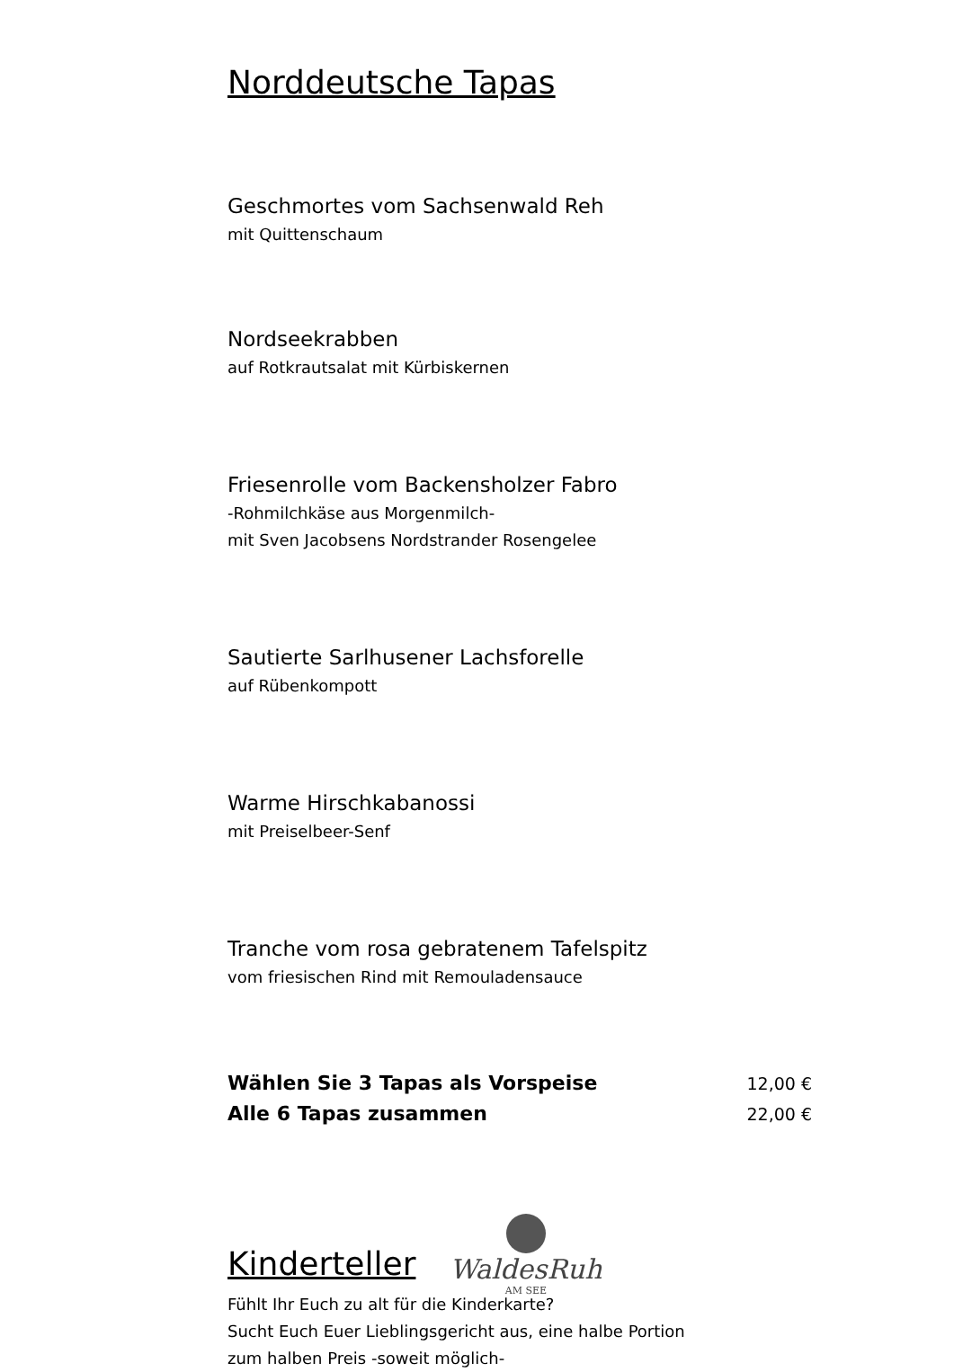Norddeutsche Tapas
Geschmortes vom Sachsenwald Reh
mit Quittenschaum
Nordseekrabben
auf Rotkrautsalat mit Kürbiskernen
Friesenrolle vom Backensholzer Fabro
-Rohmilchkäse aus Morgenmilch-
mit Sven Jacobsens Nordstrander Rosengelee
Sautierte Sarlhusener Lachsforelle
auf Rübenkompott
Warme Hirschkabanossi
mit Preiselbeer-Senf
Tranche vom rosa gebratenem Tafelspitz
vom friesischen Rind mit Remouladensauce
Wählen Sie 3 Tapas als Vorspeise 12,00 €
Alle 6 Tapas zusammen 22,00 €
Kinderteller
Fühlt Ihr Euch zu alt für die Kinderkarte?
Sucht Euch Euer Lieblingsgericht aus, eine halbe Portion
zum halben Preis -soweit möglich-
WaldesRuh
AM SEE